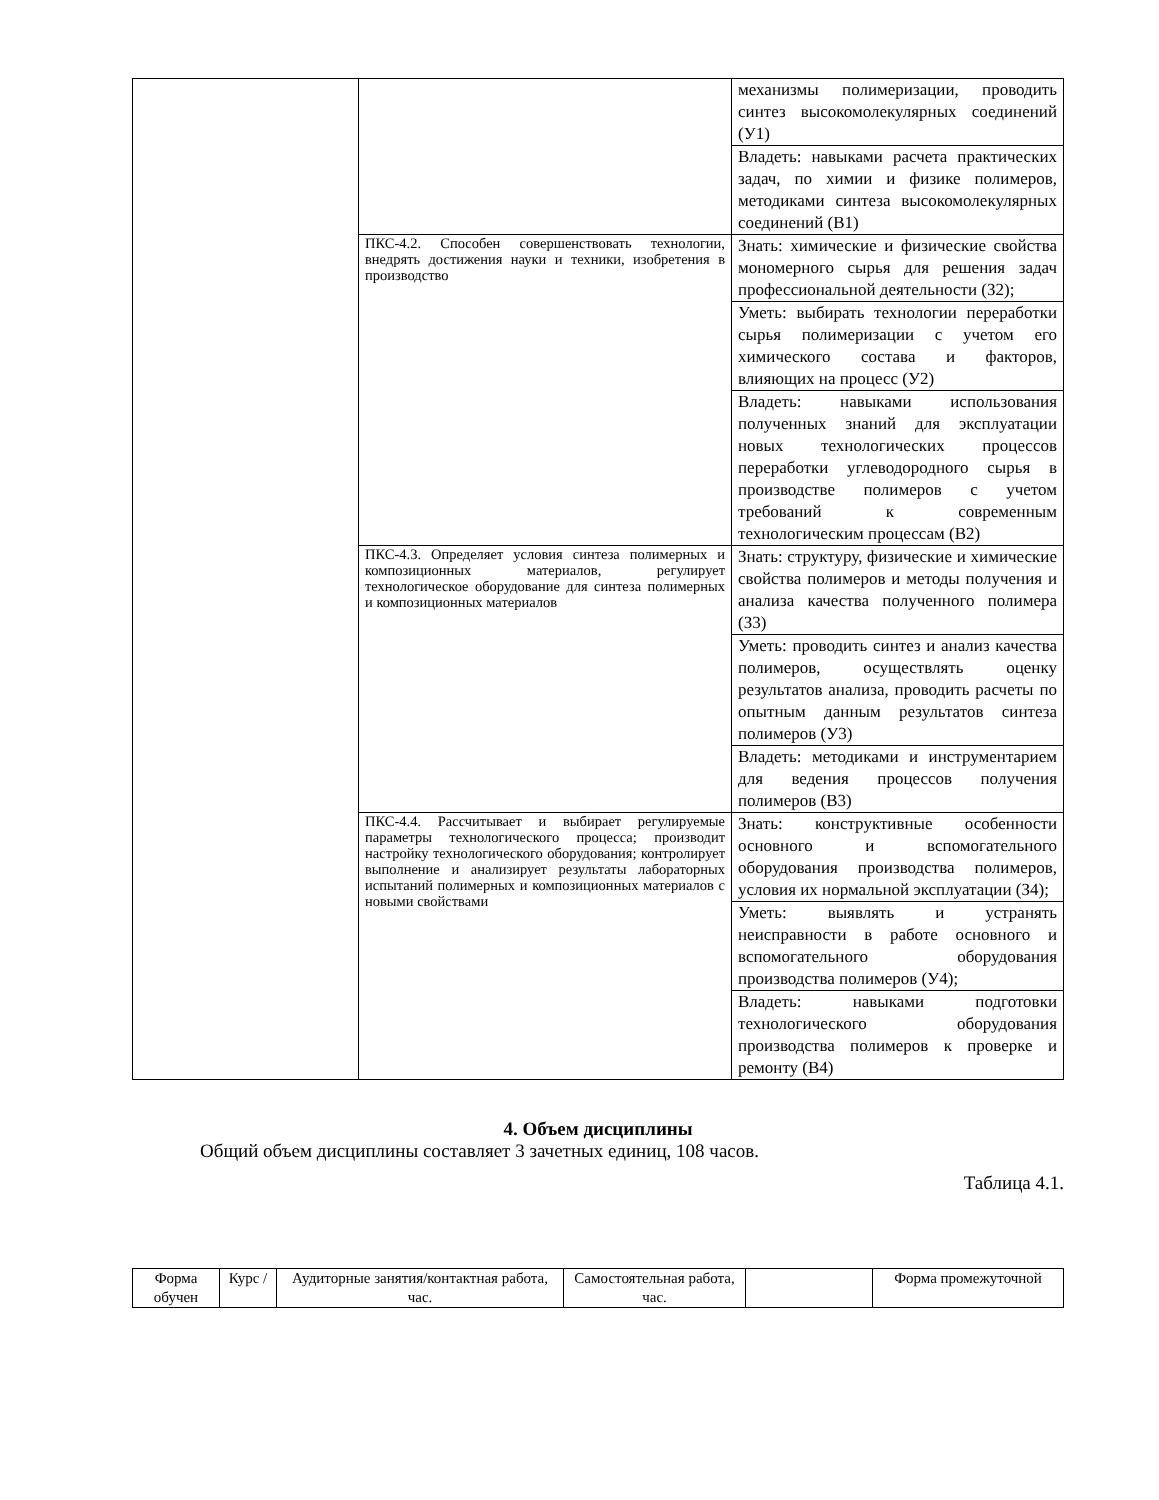| | | механизмы полимеризации, проводить синтез высокомолекулярных соединений (У1) |
| | | Владеть: навыками расчета практических задач, по химии и физике полимеров, методиками синтеза высокомолекулярных соединений (В1) |
| | ПКС-4.2. Способен совершенствовать технологии, внедрять достижения науки и техники, изобретения в производство | Знать: химические и физические свойства мономерного сырья для решения задач профессиональной деятельности (З2); |
| | | Уметь: выбирать технологии переработки сырья полимеризации с учетом его химического состава и факторов, влияющих на процесс (У2) |
| | | Владеть: навыками использования полученных знаний для эксплуатации новых технологических процессов переработки углеводородного сырья в производстве полимеров с учетом требований к современным технологическим процессам (В2) |
| | ПКС-4.3. Определяет условия синтеза полимерных и композиционных материалов, регулирует технологическое оборудование для синтеза полимерных и композиционных материалов | Знать: структуру, физические и химические свойства полимеров и методы получения и анализа качества полученного полимера (З3) |
| | | Уметь: проводить синтез и анализ качества полимеров, осуществлять оценку результатов анализа, проводить расчеты по опытным данным результатов синтеза полимеров (У3) |
| | | Владеть: методиками и инструментарием для ведения процессов получения полимеров (В3) |
| | ПКС-4.4. Рассчитывает и выбирает регулируемые параметры технологического процесса; производит настройку технологического оборудования; контролирует выполнение и анализирует результаты лабораторных испытаний полимерных и композиционных материалов с новыми свойствами | Знать: конструктивные особенности основного и вспомогательного оборудования производства полимеров, условия их нормальной эксплуатации (З4); |
| | | Уметь: выявлять и устранять неисправности в работе основного и вспомогательного оборудования производства полимеров (У4); |
| | | Владеть: навыками подготовки технологического оборудования производства полимеров к проверке и ремонту (В4) |
4. Объем дисциплины
Общий объем дисциплины составляет 3 зачетных единиц, 108 часов.
Таблица 4.1.
| Форма обучен | Курс / | Аудиторные занятия/контактная работа, час. | Самостоятельная работа, час. | | Форма промежуточной |